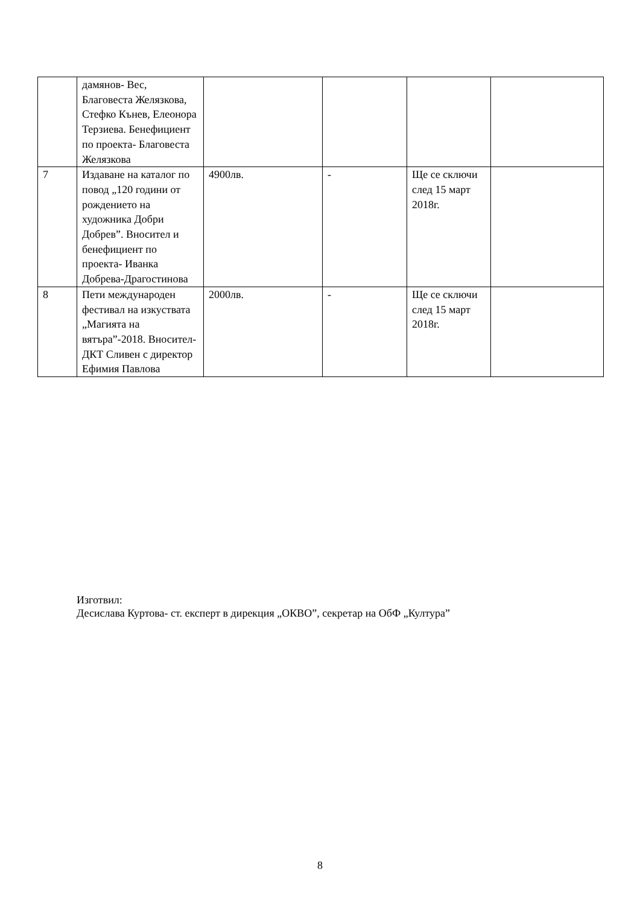| | дамянов- Вес, Благовеста Желязкова, Стефко Кънев, Елеонора Терзиева. Бенефициент по проекта- Благовеста Желязкова | | | | |
| 7 | Издаване на каталог по повод „120 години от рождението на художника Добри Добрев”. Вносител и бенефициент по проекта- Иванка Добрева-Драгостинова | 4900лв. | - | Ще се сключи след 15 март 2018г. | |
| 8 | Пети международен фестивал на изкуствата „Магията на вятъра”-2018. Вносител- ДКТ Сливен с директор Ефимия Павлова | 2000лв. | - | Ще се сключи след 15 март 2018г. | |
Изготвил:
Десислава Куртова- ст. експерт в дирекция „ОКВО”, секретар на ОбФ „Култура”
8